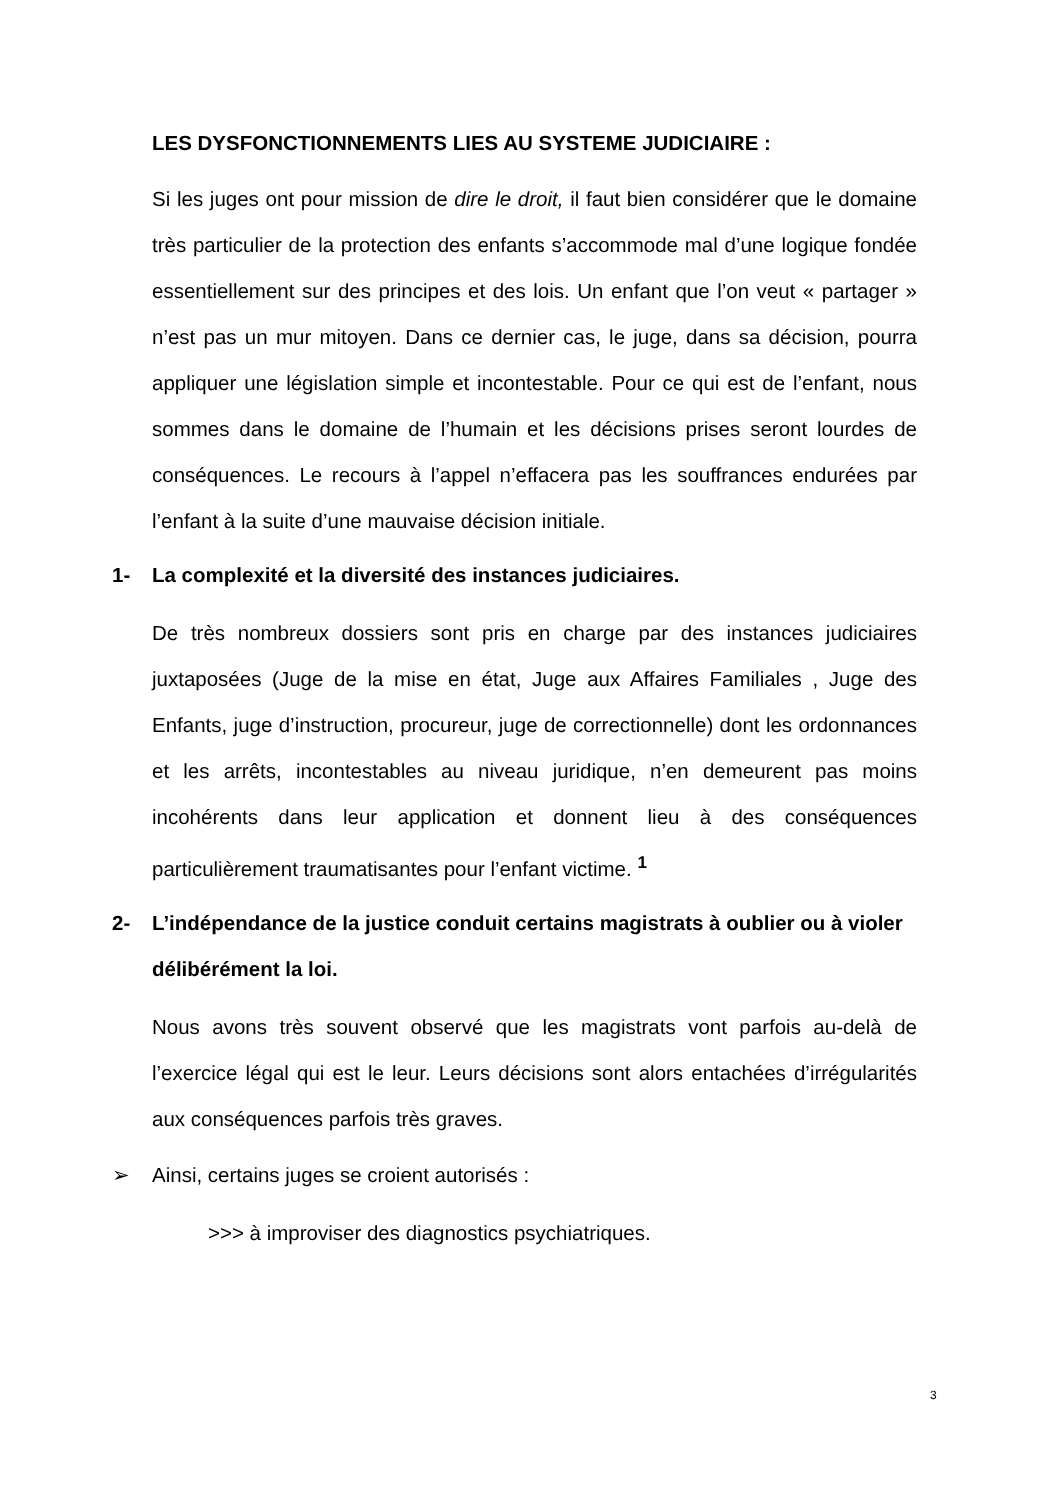LES DYSFONCTIONNEMENTS LIES AU SYSTEME JUDICIAIRE :
Si les juges ont pour mission de dire le droit, il faut bien considérer que le domaine très particulier de la protection des enfants s’accommode mal d’une logique fondée essentiellement sur des principes et des lois. Un enfant que l’on veut « partager » n’est pas un mur mitoyen. Dans ce dernier cas, le juge, dans sa décision, pourra appliquer une législation simple et incontestable. Pour ce qui est de l’enfant, nous sommes dans le domaine de l’humain et les décisions prises seront lourdes de conséquences. Le recours à l’appel n’effacera pas les souffrances endurées par l’enfant à la suite d’une mauvaise décision initiale.
1- La complexité et la diversité des instances judiciaires.
De très nombreux dossiers sont pris en charge par des instances judiciaires juxtaposées (Juge de la mise en état, Juge aux Affaires Familiales , Juge des Enfants, juge d’instruction, procureur, juge de correctionnelle) dont les ordonnances et les arrêts, incontestables au niveau juridique, n’en demeurent pas moins incohérents dans leur application et donnent lieu à des conséquences particulièrement traumatisantes pour l’enfant victime. <sup>1</sup>
2- L’indépendance de la justice conduit certains magistrats à oublier ou à violer délibérément la loi.
Nous avons très souvent observé que les magistrats vont parfois au-delà de l’exercice légal qui est le leur. Leurs décisions sont alors entachées d’irrégularités aux conséquences parfois très graves.
➢ Ainsi, certains juges se croient autorisés :
>>> à improviser des diagnostics psychiatriques.
3